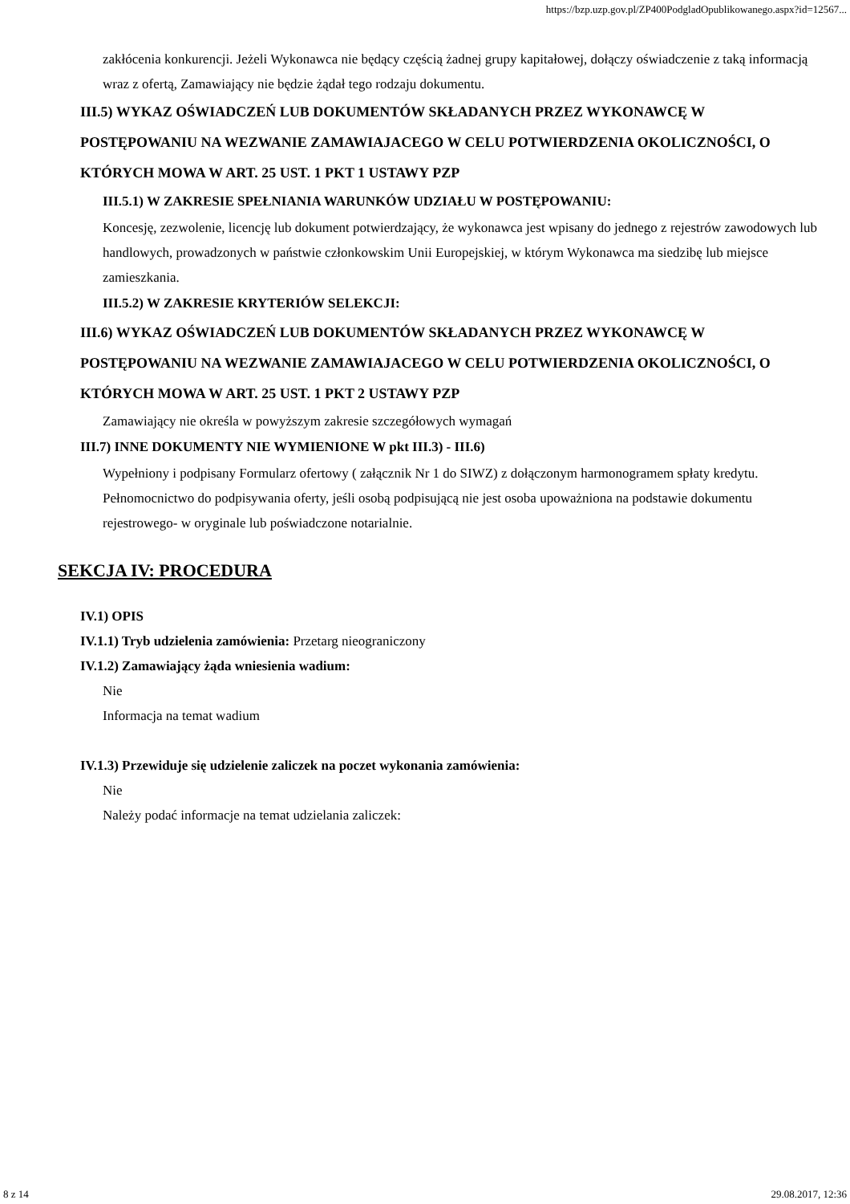https://bzp.uzp.gov.pl/ZP400PodgladOpublikowanego.aspx?id=12567...
zakłócenia konkurencji. Jeżeli Wykonawca nie będący częścią żadnej grupy kapitałowej, dołączy oświadczenie z taką informacją wraz z ofertą, Zamawiający nie będzie żądał tego rodzaju dokumentu.
III.5) WYKAZ OŚWIADCZEŃ LUB DOKUMENTÓW SKŁADANYCH PRZEZ WYKONAWCĘ W POSTĘPOWANIU NA WEZWANIE ZAMAWIAJACEGO W CELU POTWIERDZENIA OKOLICZNOŚCI, O KTÓRYCH MOWA W ART. 25 UST. 1 PKT 1 USTAWY PZP
III.5.1) W ZAKRESIE SPEŁNIANIA WARUNKÓW UDZIAŁU W POSTĘPOWANIU:
Koncesję, zezwolenie, licencję lub dokument potwierdzający, że wykonawca jest wpisany do jednego z rejestrów zawodowych lub handlowych, prowadzonych w państwie członkowskim Unii Europejskiej, w którym Wykonawca ma siedzibę lub miejsce zamieszkania.
III.5.2) W ZAKRESIE KRYTERIÓW SELEKCJI:
III.6) WYKAZ OŚWIADCZEŃ LUB DOKUMENTÓW SKŁADANYCH PRZEZ WYKONAWCĘ W POSTĘPOWANIU NA WEZWANIE ZAMAWIAJACEGO W CELU POTWIERDZENIA OKOLICZNOŚCI, O KTÓRYCH MOWA W ART. 25 UST. 1 PKT 2 USTAWY PZP
Zamawiający nie określa w powyższym zakresie szczegółowych wymagań
III.7) INNE DOKUMENTY NIE WYMIENIONE W pkt III.3) - III.6)
Wypełniony i podpisany Formularz ofertowy ( załącznik Nr 1 do SIWZ) z dołączonym harmonogramem spłaty kredytu. Pełnomocnictwo do podpisywania oferty, jeśli osobą podpisującą nie jest osoba upoważniona na podstawie dokumentu rejestrowego- w oryginale lub poświadczone notarialnie.
SEKCJA IV: PROCEDURA
IV.1) OPIS
IV.1.1) Tryb udzielenia zamówienia: Przetarg nieograniczony
IV.1.2) Zamawiający żąda wniesienia wadium:
Nie
Informacja na temat wadium
IV.1.3) Przewiduje się udzielenie zaliczek na poczet wykonania zamówienia:
Nie
Należy podać informacje na temat udzielania zaliczek:
8 z 14 29.08.2017, 12:36